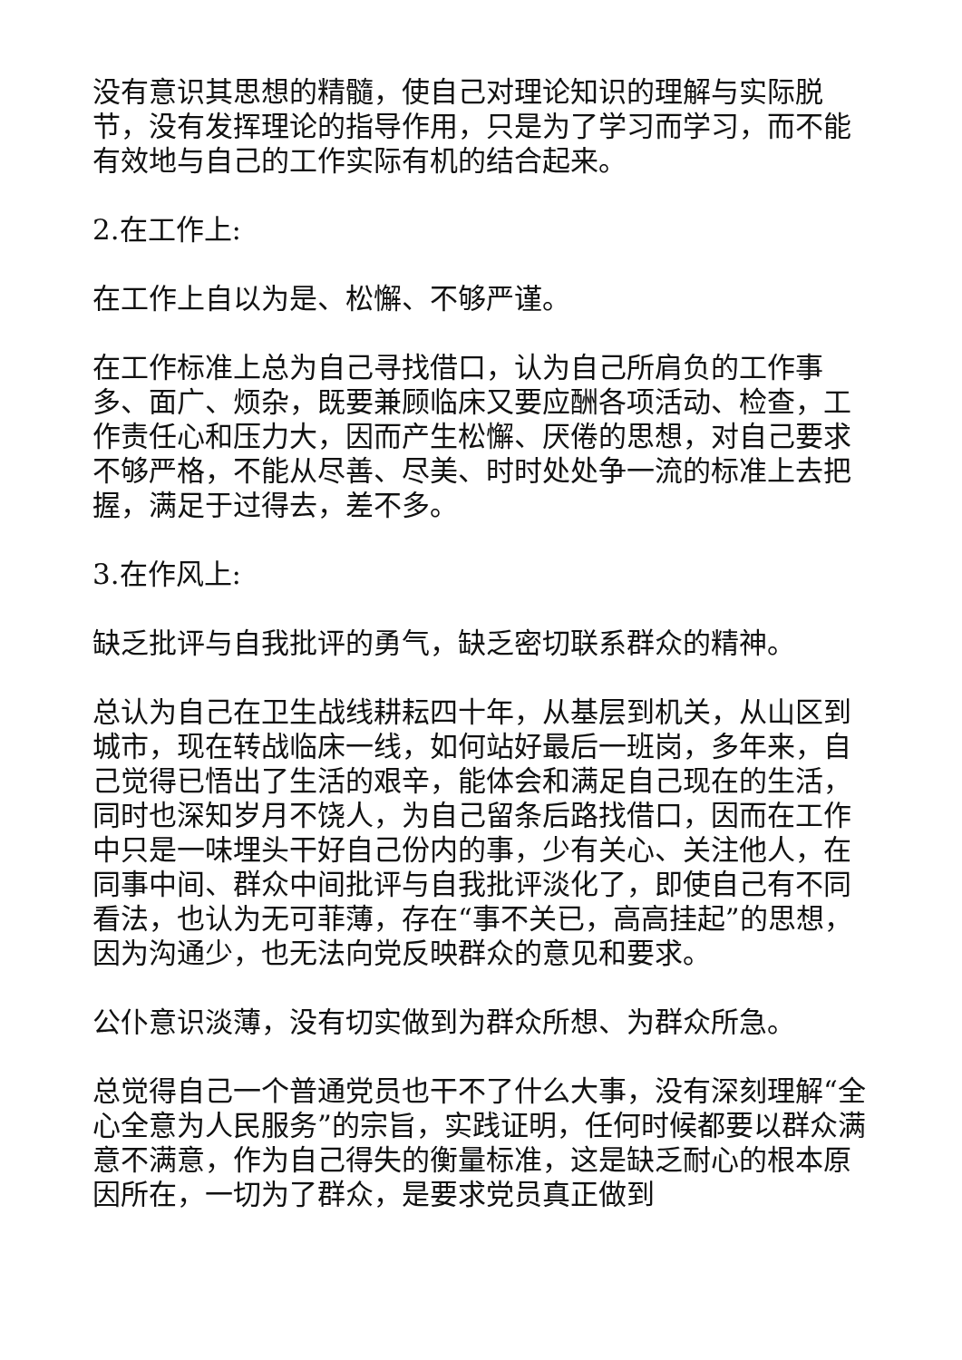没有意识其思想的精髓，使自己对理论知识的理解与实际脱节，没有发挥理论的指导作用，只是为了学习而学习，而不能有效地与自己的工作实际有机的结合起来。
2.在工作上:
在工作上自以为是、松懈、不够严谨。
在工作标准上总为自己寻找借口，认为自己所肩负的工作事多、面广、烦杂，既要兼顾临床又要应酬各项活动、检查，工作责任心和压力大，因而产生松懈、厌倦的思想，对自己要求不够严格，不能从尽善、尽美、时时处处争一流的标准上去把握，满足于过得去，差不多。
3.在作风上:
缺乏批评与自我批评的勇气，缺乏密切联系群众的精神。
总认为自己在卫生战线耕耘四十年，从基层到机关，从山区到城市，现在转战临床一线，如何站好最后一班岗，多年来，自己觉得已悟出了生活的艰辛，能体会和满足自己现在的生活，同时也深知岁月不饶人，为自己留条后路找借口，因而在工作中只是一味埋头干好自己份内的事，少有关心、关注他人，在同事中间、群众中间批评与自我批评淡化了，即使自己有不同看法，也认为无可菲薄，存在“事不关已，高高挂起”的思想，因为沟通少，也无法向党反映群众的意见和要求。
公仆意识淡薄，没有切实做到为群众所想、为群众所急。
总觉得自己一个普通党员也干不了什么大事，没有深刻理解“全心全意为人民服务”的宗旨，实践证明，任何时候都要以群众满意不满意，作为自己得失的衡量标准，这是缺乏耐心的根本原因所在，一切为了群众，是要求党员真正做到